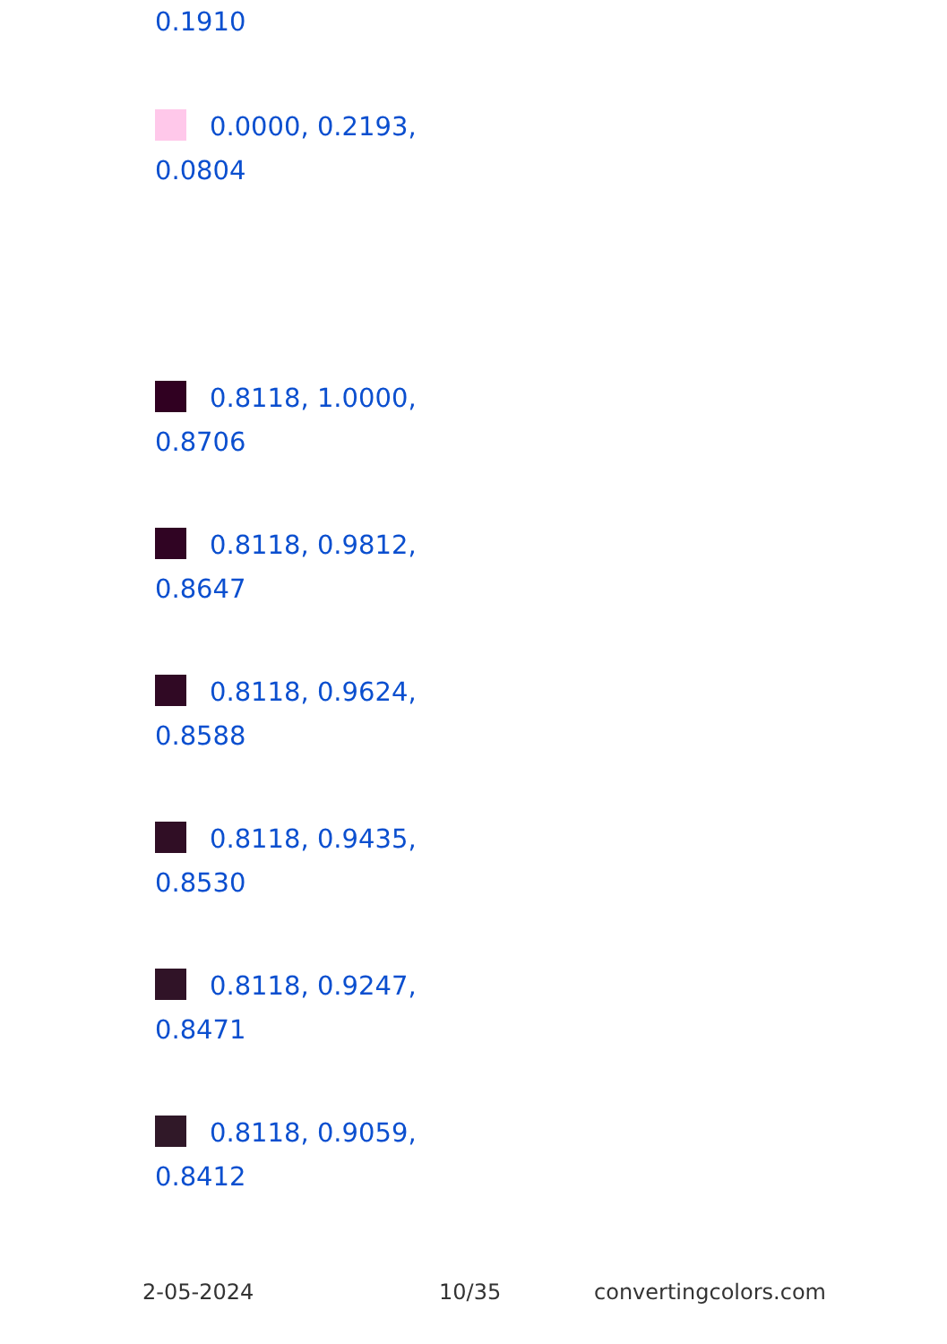0.1910
0.0000, 0.2193, 0.0804
0.8118, 1.0000, 0.8706
0.8118, 0.9812, 0.8647
0.8118, 0.9624, 0.8588
0.8118, 0.9435, 0.8530
0.8118, 0.9247, 0.8471
0.8118, 0.9059, 0.8412
2-05-2024 10/35 convertingcolors.com